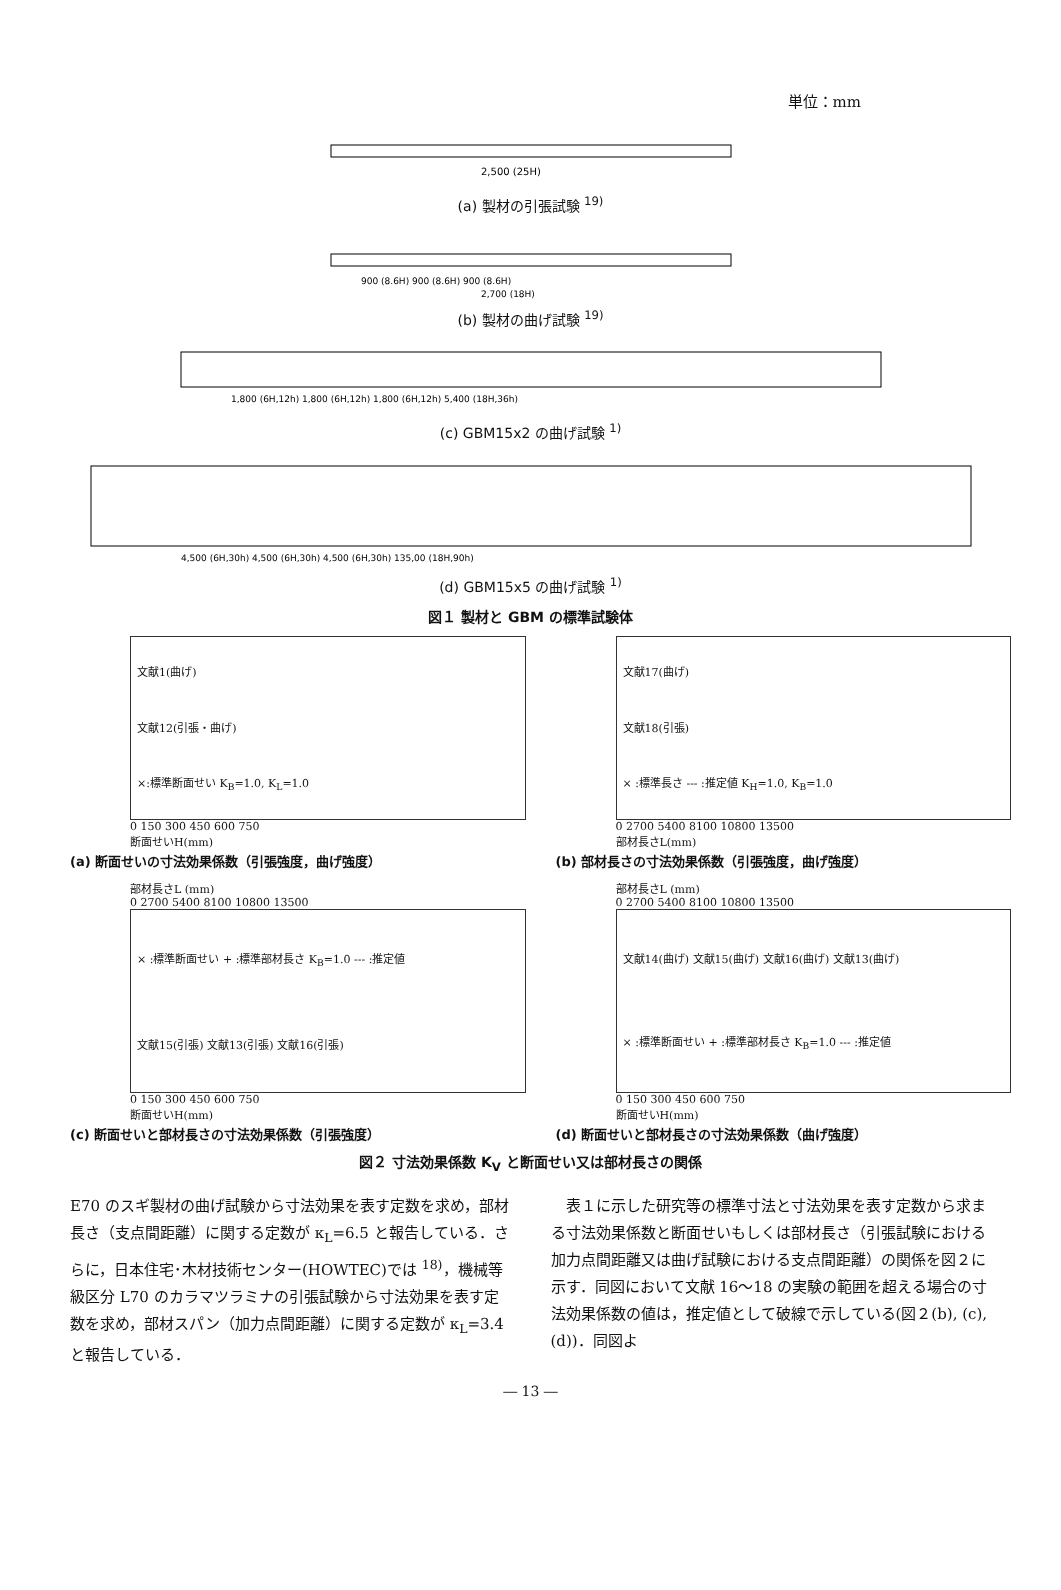単位：mm
2,500 (25H)
(a) 製材の引張試験 <sup>19)</sup>
900 (8.6H) 900 (8.6H) 900 (8.6H)
2,700 (18H)
(b) 製材の曲げ試験 <sup>19)</sup>
1,800 (6H,12h) 1,800 (6H,12h) 1,800 (6H,12h) 5,400 (18H,36h)
(c) GBM15x2 の曲げ試験 <sup>1)</sup>
4,500 (6H,30h) 4,500 (6H,30h) 4,500 (6H,30h) 135,00 (18H,90h)
(d) GBM15x5 の曲げ試験 <sup>1)</sup>
図１ 製材と GBM の標準試験体
文献1(曲げ)
文献12(引張・曲げ)
×:標準断面せい K<sub>B</sub>=1.0, K<sub>L</sub>=1.0
0 150 300 450 600 750
断面せいH(mm)
(a) 断面せいの寸法効果係数（引張強度，曲げ強度）
文献17(曲げ)
文献18(引張)
× :標準長さ --- :推定値 K<sub>H</sub>=1.0, K<sub>B</sub>=1.0
0 2700 5400 8100 10800 13500
部材長さL(mm)
(b) 部材長さの寸法効果係数（引張強度，曲げ強度）
部材長さL (mm)
0 2700 5400 8100 10800 13500
× :標準断面せい + :標準部材長さ K<sub>B</sub>=1.0 --- :推定値
文献15(引張) 文献13(引張) 文献16(引張)
0 150 300 450 600 750
断面せいH(mm)
(c) 断面せいと部材長さの寸法効果係数（引張強度）
部材長さL (mm)
0 2700 5400 8100 10800 13500
文献14(曲げ) 文献15(曲げ) 文献16(曲げ) 文献13(曲げ)
× :標準断面せい + :標準部材長さ K<sub>B</sub>=1.0 --- :推定値
0 150 300 450 600 750
断面せいH(mm)
(d) 断面せいと部材長さの寸法効果係数（曲げ強度）
図２ 寸法効果係数 K<sub>V</sub> と断面せい又は部材長さの関係
E70 のスギ製材の曲げ試験から寸法効果を表す定数を求め，部材長さ（支点間距離）に関する定数が κ<sub>L</sub>=6.5 と報告している．さらに，日本住宅･木材技術センター(HOWTEC)では <sup>18)</sup>，機械等級区分 L70 のカラマツラミナの引張試験から寸法効果を表す定数を求め，部材スパン（加力点間距離）に関する定数が κ<sub>L</sub>=3.4 と報告している．
　表１に示した研究等の標準寸法と寸法効果を表す定数から求まる寸法効果係数と断面せいもしくは部材長さ（引張試験における加力点間距離又は曲げ試験における支点間距離）の関係を図２に示す．同図において文献 16～18 の実験の範囲を超える場合の寸法効果係数の値は，推定値として破線で示している(図２(b), (c), (d))．同図よ
― 13 ―